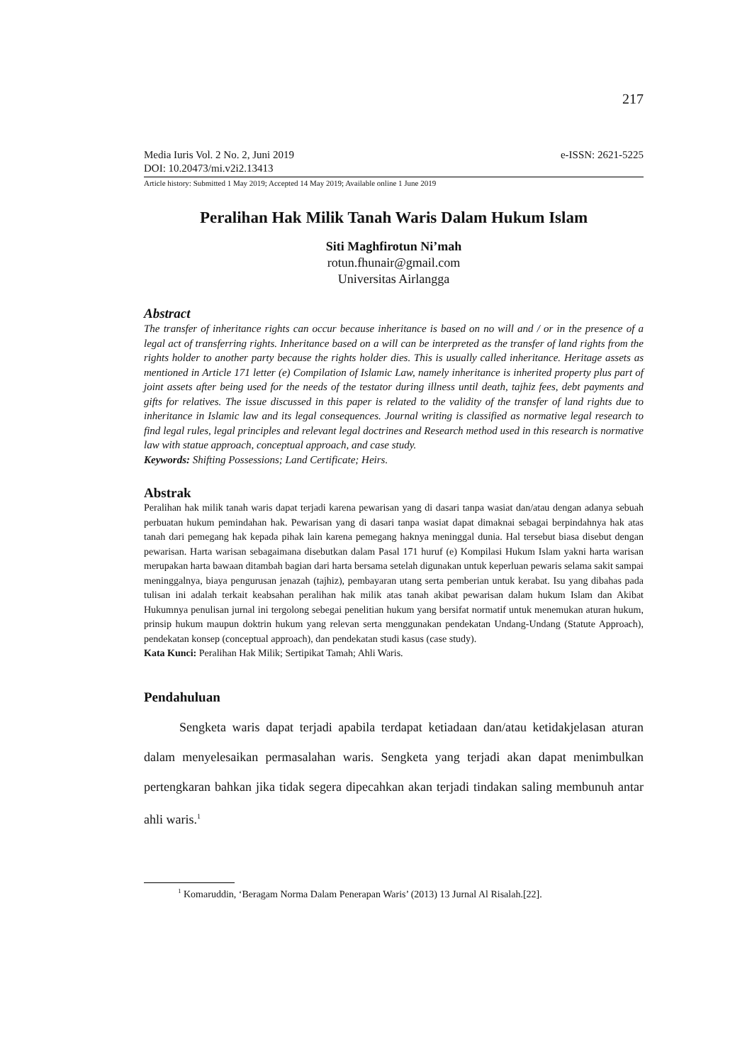217
Media Iuris Vol. 2 No. 2, Juni 2019
DOI: 10.20473/mi.v2i2.13413 e-ISSN: 2621-5225
Article history: Submitted 1 May 2019; Accepted 14 May 2019; Available online 1 June 2019
Peralihan Hak Milik Tanah Waris Dalam Hukum Islam
Siti Maghfirotun Ni’mah
rotun.fhunair@gmail.com
Universitas Airlangga
Abstract
The transfer of inheritance rights can occur because inheritance is based on no will and / or in the presence of a legal act of transferring rights. Inheritance based on a will can be interpreted as the transfer of land rights from the rights holder to another party because the rights holder dies. This is usually called inheritance. Heritage assets as mentioned in Article 171 letter (e) Compilation of Islamic Law, namely inheritance is inherited property plus part of joint assets after being used for the needs of the testator during illness until death, tajhiz fees, debt payments and gifts for relatives. The issue discussed in this paper is related to the validity of the transfer of land rights due to inheritance in Islamic law and its legal consequences. Journal writing is classified as normative legal research to find legal rules, legal principles and relevant legal doctrines and Research method used in this research is normative law with statue approach, conceptual approach, and case study.
Keywords: Shifting Possessions; Land Certificate; Heirs.
Abstrak
Peralihan hak milik tanah waris dapat terjadi karena pewarisan yang di dasari tanpa wasiat dan/atau dengan adanya sebuah perbuatan hukum pemindahan hak. Pewarisan yang di dasari tanpa wasiat dapat dimaknai sebagai berpindahnya hak atas tanah dari pemegang hak kepada pihak lain karena pemegang haknya meninggal dunia. Hal tersebut biasa disebut dengan pewarisan. Harta warisan sebagaimana disebutkan dalam Pasal 171 huruf (e) Kompilasi Hukum Islam yakni harta warisan merupakan harta bawaan ditambah bagian dari harta bersama setelah digunakan untuk keperluan pewaris selama sakit sampai meninggalnya, biaya pengurusan jenazah (tajhiz), pembayaran utang serta pemberian untuk kerabat. Isu yang dibahas pada tulisan ini adalah terkait keabsahan peralihan hak milik atas tanah akibat pewarisan dalam hukum Islam dan Akibat Hukumnya penulisan jurnal ini tergolong sebegai penelitian hukum yang bersifat normatif untuk menemukan aturan hukum, prinsip hukum maupun doktrin hukum yang relevan serta menggunakan pendekatan Undang-Undang (Statute Approach), pendekatan konsep (conceptual approach), dan pendekatan studi kasus (case study).
Kata Kunci: Peralihan Hak Milik; Sertipikat Tamah; Ahli Waris.
Pendahuluan
Sengketa waris dapat terjadi apabila terdapat ketiadaan dan/atau ketidakjelasan aturan dalam menyelesaikan permasalahan waris. Sengketa yang terjadi akan dapat menimbulkan pertengkaran bahkan jika tidak segera dipecahkan akan terjadi tindakan saling membunuh antar ahli waris.<sup>1</sup>
<sup>1</sup> Komaruddin, ‘Beragam Norma Dalam Penerapan Waris’ (2013) 13 Jurnal Al Risalah.[22].